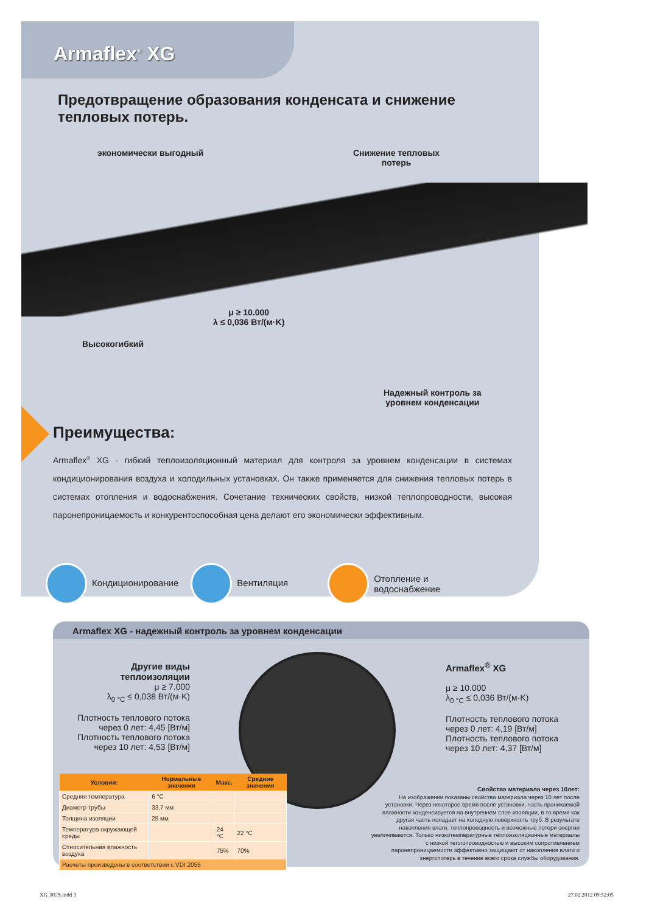Armaflex<sup>®</sup> XG
Предотвращение образования конденсата и снижение тепловых потерь.
экономически выгодный
Снижение тепловых
потерь
μ ≥ 10.000
λ ≤ 0,036 Вт/(м·K)
Высокогибкий
Надежный контроль за
уровнем конденсации
Преимущества:
Armaflex<sup>®</sup> XG - гибкий теплоизоляционный материал для контроля за уровнем конденсации в системах кондиционирования воздуха и холодильных установках. Он также применяется для снижения тепловых потерь в системах отопления и водоснабжения. Сочетание технических свойств, низкой теплопроводности, высокая паронепроницаемость и конкурентоспособная цена делают его экономически эффективным.
Кондиционирование Вентиляция
Отопление и
водоснабжение
Armaflex XG - надежный контроль за уровнем конденсации
Другие виды теплоизоляции
μ ≥ 7.000
λ<sub>0 °C</sub> ≤ 0,038 Вт/(м·K)
Плотность теплового потока через 0 лет: 4,45 [Вт/м]
Плотность теплового потока через 10 лет: 4,53 [Вт/м]
Armaflex<sup>®</sup> XG
μ ≥ 10.000
λ<sub>0 °C</sub> ≤ 0,036 Вт/(м·K)
Плотность теплового потока через 0 лет: 4,19 [Вт/м]
Плотность теплового потока через 10 лет: 4,37 [Вт/м]
| Условия: | Нормальные значения | Макс. | Средние значения |
| --- | --- | --- | --- |
| Средняя температура | 6 °C | | |
| Диаметр трубы | 33,7 мм | | |
| Толщина изоляции | 25 мм | | |
| Температура окружающей среды | | 24 °C | 22 °C |
| Относительная влажность воздуха | | 75% | 70% |
| Расчеты произведены в соответствии с VDI 2055 | | | |
Свойства материала через 10лет:
На изображении показаны свойства материала через 10 лет после установки. Через некоторое время после установки, часть проникаемой влажности конденсируется на внутреннем слое изоляции, в то время как другая часть попадает на холодную поверхность труб. В результате накопления влаги, теплопроводность и возможные потери энергии увеличиваются. Только низкотемпературные теплоизоляционные материалы с низкой теплопроводностью и высоким сопротивлением паронепроницаемости эффективно защищают от накопления влаги и энергопотерь в течение всего срока службы оборудования.
XG_RUS.indd 3 27.02.2012 09:52:05